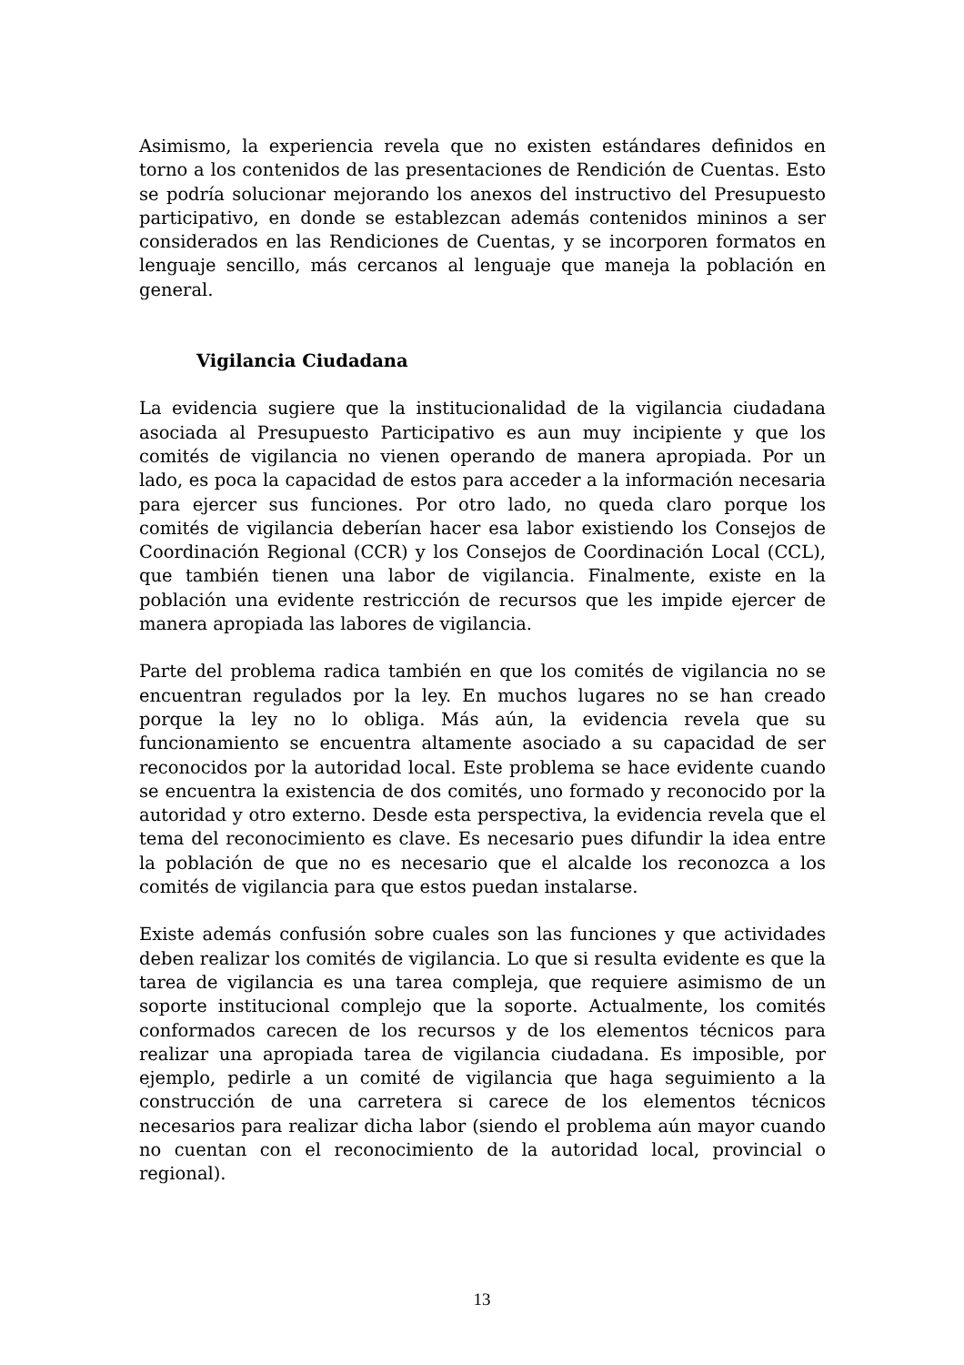Asimismo, la experiencia revela que no existen estándares definidos en torno a los contenidos de las presentaciones de Rendición de Cuentas. Esto se podría solucionar mejorando los anexos del instructivo del Presupuesto participativo, en donde se establezcan además contenidos mininos a ser considerados en las Rendiciones de Cuentas, y se incorporen formatos en lenguaje sencillo, más cercanos al lenguaje que maneja la población en general.
Vigilancia Ciudadana
La evidencia sugiere que la institucionalidad de la vigilancia ciudadana asociada al Presupuesto Participativo es aun muy incipiente y que los comités de vigilancia no vienen operando de manera apropiada. Por un lado, es poca la capacidad de estos para acceder a la información necesaria para ejercer sus funciones. Por otro lado, no queda claro porque los comités de vigilancia deberían hacer esa labor existiendo los Consejos de Coordinación Regional (CCR) y los Consejos de Coordinación Local (CCL), que también tienen una labor de vigilancia. Finalmente, existe en la población una evidente restricción de recursos que les impide ejercer de manera apropiada las labores de vigilancia.
Parte del problema radica también en que los comités de vigilancia no se encuentran regulados por la ley. En muchos lugares no se han creado porque la ley no lo obliga. Más aún, la evidencia revela que su funcionamiento se encuentra altamente asociado a su capacidad de ser reconocidos por la autoridad local. Este problema se hace evidente cuando se encuentra la existencia de dos comités, uno formado y reconocido por la autoridad y otro externo. Desde esta perspectiva, la evidencia revela que el tema del reconocimiento es clave. Es necesario pues difundir la idea entre la población de que no es necesario que el alcalde los reconozca a los comités de vigilancia para que estos puedan instalarse.
Existe además confusión sobre cuales son las funciones y que actividades deben realizar los comités de vigilancia. Lo que si resulta evidente es que la tarea de vigilancia es una tarea compleja, que requiere asimismo de un soporte institucional complejo que la soporte. Actualmente, los comités conformados carecen de los recursos y de los elementos técnicos para realizar una apropiada tarea de vigilancia ciudadana. Es imposible, por ejemplo, pedirle a un comité de vigilancia que haga seguimiento a la construcción de una carretera si carece de los elementos técnicos necesarios para realizar dicha labor (siendo el problema aún mayor cuando no cuentan con el reconocimiento de la autoridad local, provincial o regional).
13